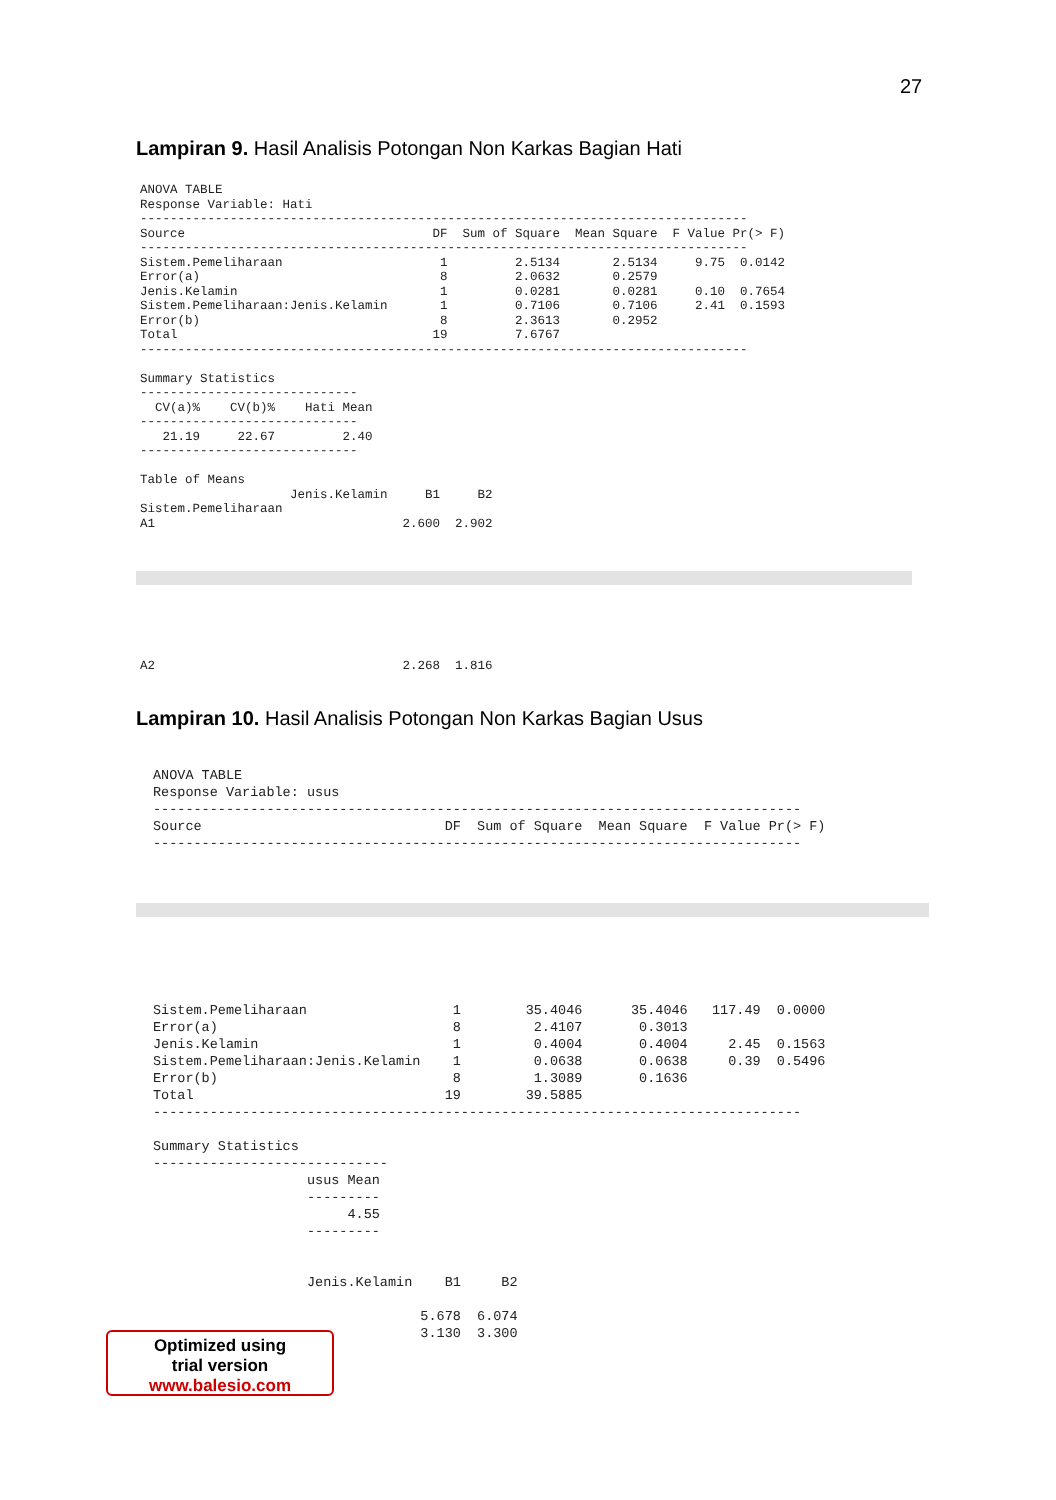27
Lampiran 9. Hasil Analisis Potongan Non Karkas Bagian Hati
ANOVA TABLE
Response Variable: Hati
---------------------------------------------------------------------------------
Source                                 DF  Sum of Square  Mean Square  F Value Pr(> F)
---------------------------------------------------------------------------------
Sistem.Pemeliharaan                     1         2.5134       2.5134     9.75  0.0142
Error(a)                                8         2.0632       0.2579
Jenis.Kelamin                           1         0.0281       0.0281     0.10  0.7654
Sistem.Pemeliharaan:Jenis.Kelamin       1         0.7106       0.7106     2.41  0.1593
Error(b)                                8         2.3613       0.2952
Total                                  19         7.6767
---------------------------------------------------------------------------------

Summary Statistics
-----------------------------
  CV(a)%    CV(b)%    Hati Mean
-----------------------------
   21.19     22.67         2.40
-----------------------------

Table of Means
                    Jenis.Kelamin     B1     B2
Sistem.Pemeliharaan
A1                                 2.600  2.902
A2                                 2.268  1.816
Lampiran 10. Hasil Analisis Potongan Non Karkas Bagian Usus
ANOVA TABLE
Response Variable: usus
--------------------------------------------------------------------------------
Source                              DF  Sum of Square  Mean Square  F Value Pr(> F)
--------------------------------------------------------------------------------
Sistem.Pemeliharaan                  1        35.4046      35.4046   117.49  0.0000
Error(a)                             8         2.4107       0.3013
Jenis.Kelamin                        1         0.4004       0.4004     2.45  0.1563
Sistem.Pemeliharaan:Jenis.Kelamin    1         0.0638       0.0638     0.39  0.5496
Error(b)                             8         1.3089       0.1636
Total                               19        39.5885
--------------------------------------------------------------------------------

Summary Statistics
-----------------------------
                   usus Mean
                   ---------
                        4.55
                   ---------


                   Jenis.Kelamin    B1     B2

                                 5.678  6.074
                                 3.130  3.300
Optimized using
trial version
www.balesio.com